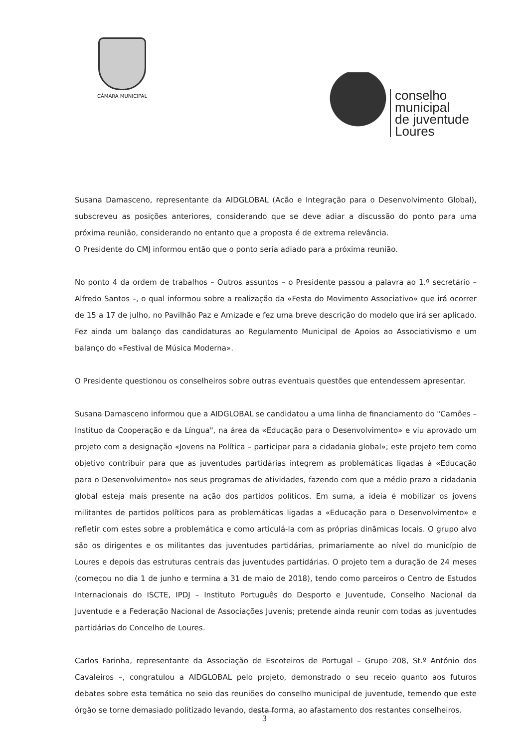CÂMARA MUNICIPAL
conselho
municipal
de juventude
Loures
Susana Damasceno, representante da AIDGLOBAL (Acão e Integração para o Desenvolvimento Global), subscreveu as posições anteriores, considerando que se deve adiar a discussão do ponto para uma próxima reunião, considerando no entanto que a proposta é de extrema relevância.
O Presidente do CMJ informou então que o ponto seria adiado para a próxima reunião.
No ponto 4 da ordem de trabalhos – Outros assuntos – o Presidente passou a palavra ao 1.º secretário – Alfredo Santos –, o qual informou sobre a realização da «Festa do Movimento Associativo» que irá ocorrer de 15 a 17 de julho, no Pavilhão Paz e Amizade e fez uma breve descrição do modelo que irá ser aplicado. Fez ainda um balanço das candidaturas ao Regulamento Municipal de Apoios ao Associativismo e um balanço do «Festival de Música Moderna».
O Presidente questionou os conselheiros sobre outras eventuais questões que entendessem apresentar.
Susana Damasceno informou que a AIDGLOBAL se candidatou a uma linha de financiamento do "Camões – Instituo da Cooperação e da Língua", na área da «Educação para o Desenvolvimento» e viu aprovado um projeto com a designação «Jovens na Política – participar para a cidadania global»; este projeto tem como objetivo contribuir para que as juventudes partidárias integrem as problemáticas ligadas à «Educação para o Desenvolvimento» nos seus programas de atividades, fazendo com que a médio prazo a cidadania global esteja mais presente na ação dos partidos políticos. Em suma, a ideia é mobilizar os jovens militantes de partidos políticos para as problemáticas ligadas a «Educação para o Desenvolvimento» e refletir com estes sobre a problemática e como articulá-la com as próprias dinâmicas locais. O grupo alvo são os dirigentes e os militantes das juventudes partidárias, primariamente ao nível do município de Loures e depois das estruturas centrais das juventudes partidárias. O projeto tem a duração de 24 meses (começou no dia 1 de junho e termina a 31 de maio de 2018), tendo como parceiros o Centro de Estudos Internacionais do ISCTE, IPDJ – Instituto Português do Desporto e Juventude, Conselho Nacional da Juventude e a Federação Nacional de Associações Juvenis; pretende ainda reunir com todas as juventudes partidárias do Concelho de Loures.
Carlos Farinha, representante da Associação de Escoteiros de Portugal – Grupo 208, St.º António dos Cavaleiros –, congratulou a AIDGLOBAL pelo projeto, demonstrado o seu receio quanto aos futuros debates sobre esta temática no seio das reuniões do conselho municipal de juventude, temendo que este órgão se torne demasiado politizado levando, desta forma, ao afastamento dos restantes conselheiros.
3